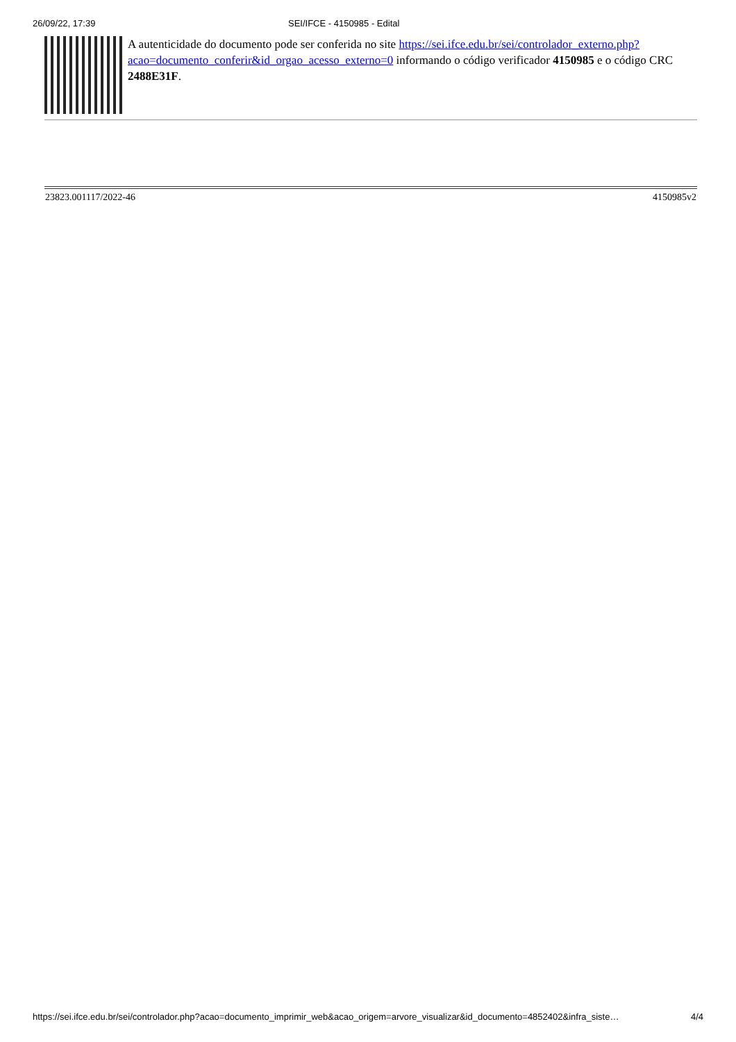26/09/22, 17:39 SEI/IFCE - 4150985 - Edital
A autenticidade do documento pode ser conferida no site https://sei.ifce.edu.br/sei/controlador_externo.php?
acao=documento_conferir&id_orgao_acesso_externo=0 informando o código verificador 4150985 e o código CRC 2488E31F.
23823.001117/2022-46 4150985v2
https://sei.ifce.edu.br/sei/controlador.php?acao=documento_imprimir_web&acao_origem=arvore_visualizar&id_documento=4852402&infra_siste… 4/4